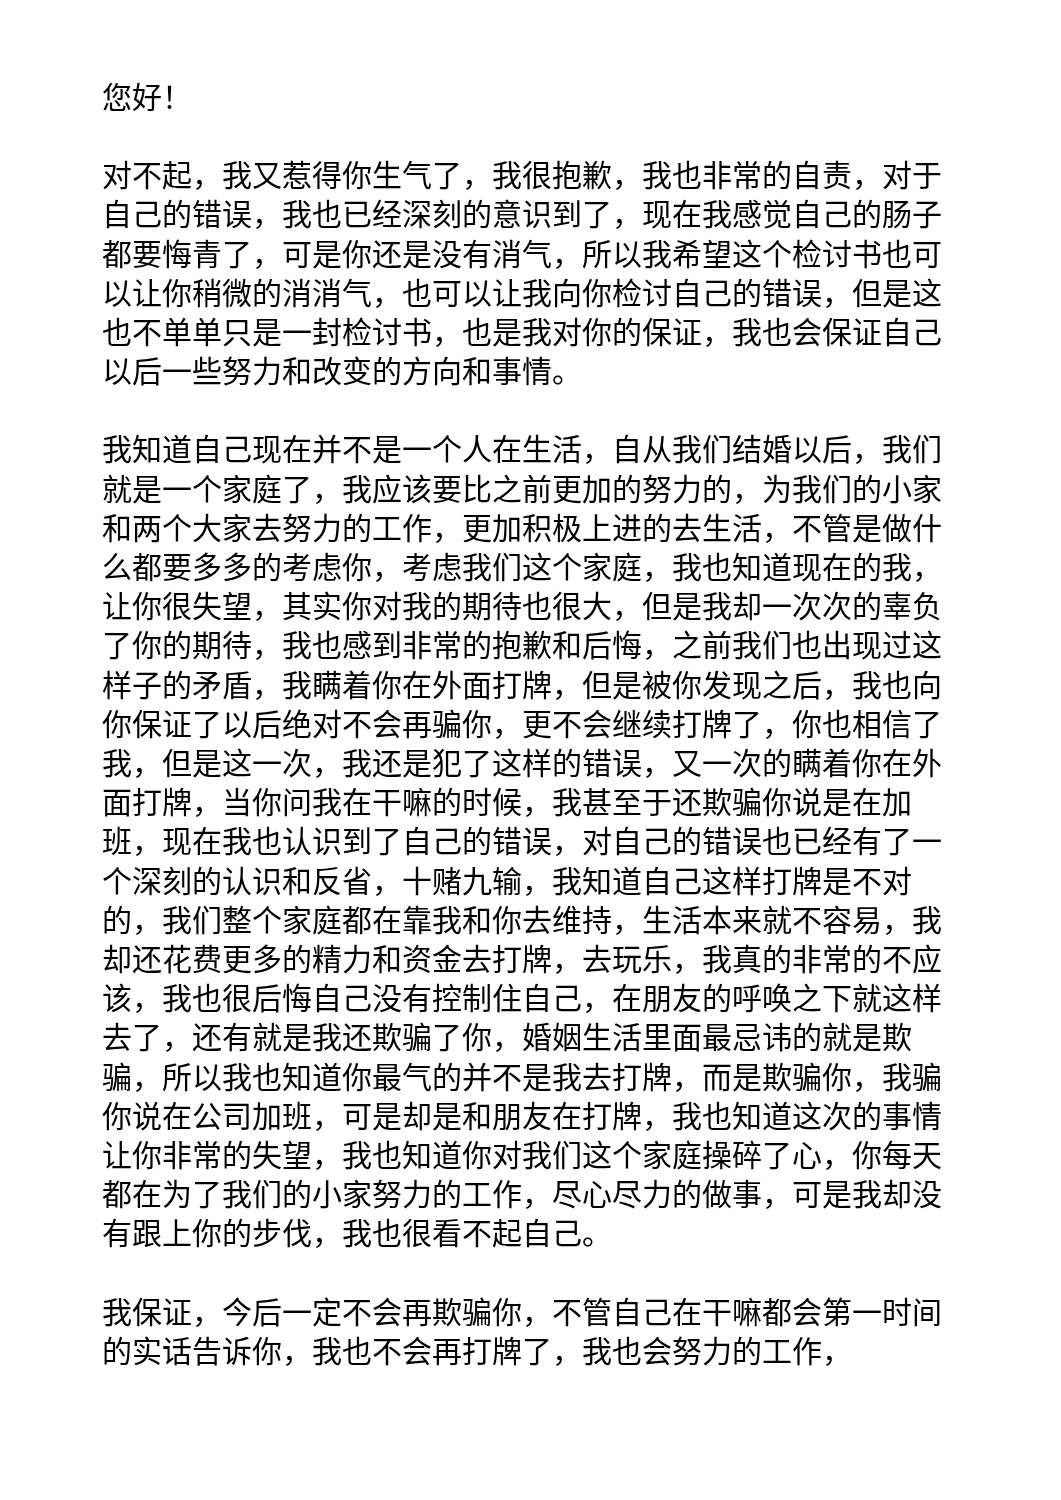您好！
对不起，我又惹得你生气了，我很抱歉，我也非常的自责，对于自己的错误，我也已经深刻的意识到了，现在我感觉自己的肠子都要悔青了，可是你还是没有消气，所以我希望这个检讨书也可以让你稍微的消消气，也可以让我向你检讨自己的错误，但是这也不单单只是一封检讨书，也是我对你的保证，我也会保证自己以后一些努力和改变的方向和事情。
我知道自己现在并不是一个人在生活，自从我们结婚以后，我们就是一个家庭了，我应该要比之前更加的努力的，为我们的小家和两个大家去努力的工作，更加积极上进的去生活，不管是做什么都要多多的考虑你，考虑我们这个家庭，我也知道现在的我，让你很失望，其实你对我的期待也很大，但是我却一次次的辜负了你的期待，我也感到非常的抱歉和后悔，之前我们也出现过这样子的矛盾，我瞒着你在外面打牌，但是被你发现之后，我也向你保证了以后绝对不会再骗你，更不会继续打牌了，你也相信了我，但是这一次，我还是犯了这样的错误，又一次的瞒着你在外面打牌，当你问我在干嘛的时候，我甚至于还欺骗你说是在加班，现在我也认识到了自己的错误，对自己的错误也已经有了一个深刻的认识和反省，十赌九输，我知道自己这样打牌是不对的，我们整个家庭都在靠我和你去维持，生活本来就不容易，我却还花费更多的精力和资金去打牌，去玩乐，我真的非常的不应该，我也很后悔自己没有控制住自己，在朋友的呼唤之下就这样去了，还有就是我还欺骗了你，婚姻生活里面最忌讳的就是欺骗，所以我也知道你最气的并不是我去打牌，而是欺骗你，我骗你说在公司加班，可是却是和朋友在打牌，我也知道这次的事情让你非常的失望，我也知道你对我们这个家庭操碎了心，你每天都在为了我们的小家努力的工作，尽心尽力的做事，可是我却没有跟上你的步伐，我也很看不起自己。
我保证，今后一定不会再欺骗你，不管自己在干嘛都会第一时间的实话告诉你，我也不会再打牌了，我也会努力的工作，